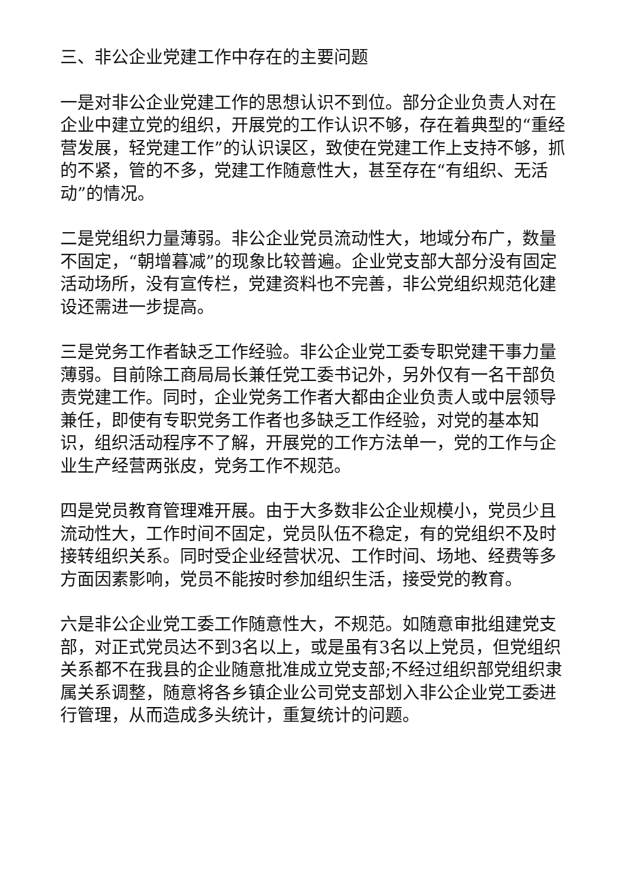三、非公企业党建工作中存在的主要问题
一是对非公企业党建工作的思想认识不到位。部分企业负责人对在企业中建立党的组织，开展党的工作认识不够，存在着典型的“重经营发展，轻党建工作”的认识误区，致使在党建工作上支持不够，抓的不紧，管的不多，党建工作随意性大，甚至存在“有组织、无活动”的情况。
二是党组织力量薄弱。非公企业党员流动性大，地域分布广，数量不固定，“朝增暮减”的现象比较普遍。企业党支部大部分没有固定活动场所，没有宣传栏，党建资料也不完善，非公党组织规范化建设还需进一步提高。
三是党务工作者缺乏工作经验。非公企业党工委专职党建干事力量薄弱。目前除工商局局长兼任党工委书记外，另外仅有一名干部负责党建工作。同时，企业党务工作者大都由企业负责人或中层领导兼任，即使有专职党务工作者也多缺乏工作经验，对党的基本知识，组织活动程序不了解，开展党的工作方法单一，党的工作与企业生产经营两张皮，党务工作不规范。
四是党员教育管理难开展。由于大多数非公企业规模小，党员少且流动性大，工作时间不固定，党员队伍不稳定，有的党组织不及时接转组织关系。同时受企业经营状况、工作时间、场地、经费等多方面因素影响，党员不能按时参加组织生活，接受党的教育。
六是非公企业党工委工作随意性大，不规范。如随意审批组建党支部，对正式党员达不到3名以上，或是虽有3名以上党员，但党组织关系都不在我县的企业随意批准成立党支部;不经过组织部党组织隶属关系调整，随意将各乡镇企业公司党支部划入非公企业党工委进行管理，从而造成多头统计，重复统计的问题。